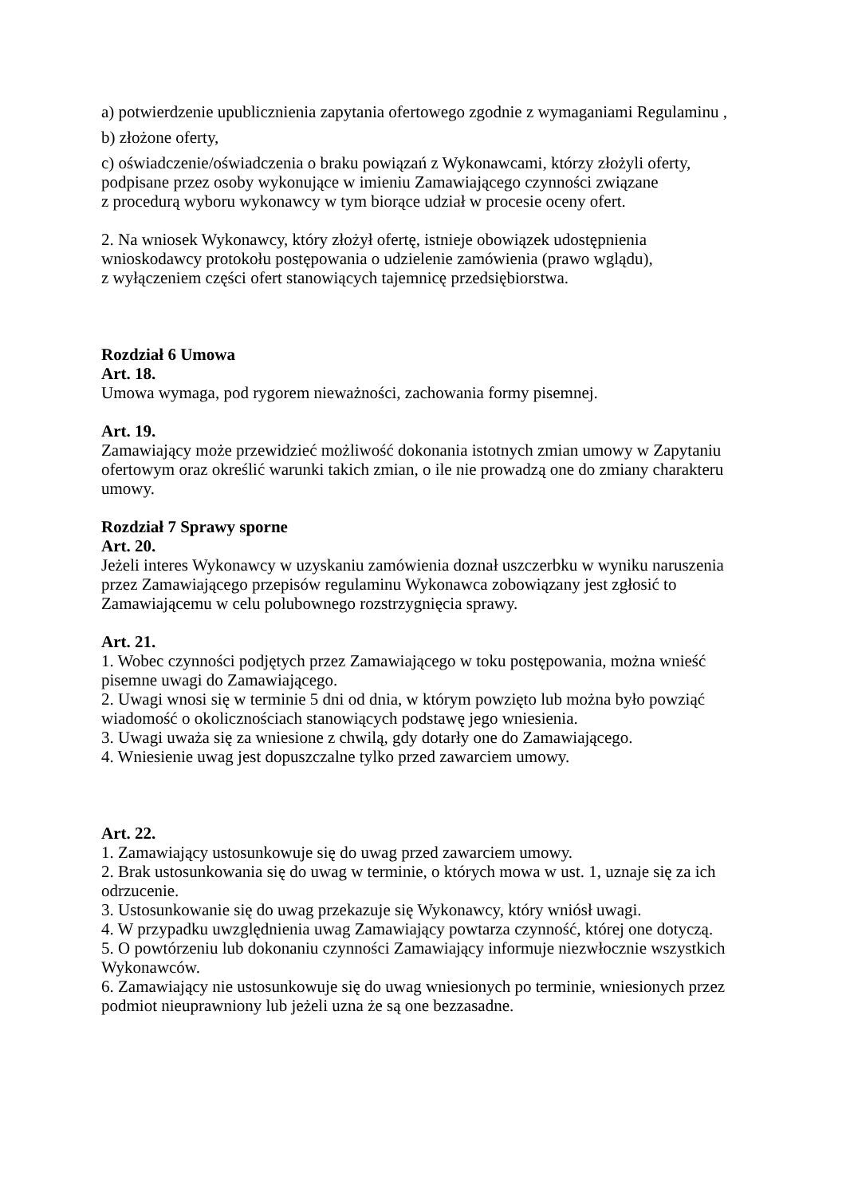a) potwierdzenie upublicznienia zapytania ofertowego zgodnie z wymaganiami Regulaminu ,
b) złożone oferty,
c) oświadczenie/oświadczenia o braku powiązań z Wykonawcami, którzy złożyli oferty,
podpisane przez osoby wykonujące w imieniu Zamawiającego czynności związane
z procedurą wyboru wykonawcy w tym biorące udział w procesie oceny ofert.
2. Na wniosek Wykonawcy, który złożył ofertę, istnieje obowiązek udostępnienia
wnioskodawcy protokołu postępowania o udzielenie zamówienia (prawo wglądu),
z wyłączeniem części ofert stanowiących tajemnicę przedsiębiorstwa.
Rozdział 6 Umowa
Art. 18.
Umowa wymaga, pod rygorem nieważności, zachowania formy pisemnej.
Art. 19.
Zamawiający może przewidzieć możliwość dokonania istotnych zmian umowy w Zapytaniu ofertowym oraz określić warunki takich zmian, o ile nie prowadzą one do zmiany charakteru umowy.
Rozdział 7 Sprawy sporne
Art. 20.
Jeżeli interes Wykonawcy w uzyskaniu zamówienia doznał uszczerbku w wyniku naruszenia przez Zamawiającego przepisów regulaminu Wykonawca zobowiązany jest zgłosić to Zamawiającemu w celu polubownego rozstrzygnięcia sprawy.
Art. 21.
1. Wobec czynności podjętych przez Zamawiającego w toku postępowania, można wnieść pisemne uwagi do Zamawiającego.
2. Uwagi wnosi się w terminie 5 dni od dnia, w którym powzięto lub można było powziąć wiadomość o okolicznościach stanowiących podstawę jego wniesienia.
3. Uwagi uważa się za wniesione z chwilą, gdy dotarły one do Zamawiającego.
4. Wniesienie uwag jest dopuszczalne tylko przed zawarciem umowy.
Art. 22.
1. Zamawiający ustosunkowuje się do uwag przed zawarciem umowy.
2. Brak ustosunkowania się do uwag w terminie, o których mowa w ust. 1, uznaje się za ich odrzucenie.
3. Ustosunkowanie się do uwag przekazuje się Wykonawcy, który wniósł uwagi.
4. W przypadku uwzględnienia uwag Zamawiający powtarza czynność, której one dotyczą.
5. O powtórzeniu lub dokonaniu czynności Zamawiający informuje niezwłocznie wszystkich Wykonawców.
6. Zamawiający nie ustosunkowuje się do uwag wniesionych po terminie, wniesionych przez podmiot nieuprawniony lub jeżeli uzna że są one bezzasadne.